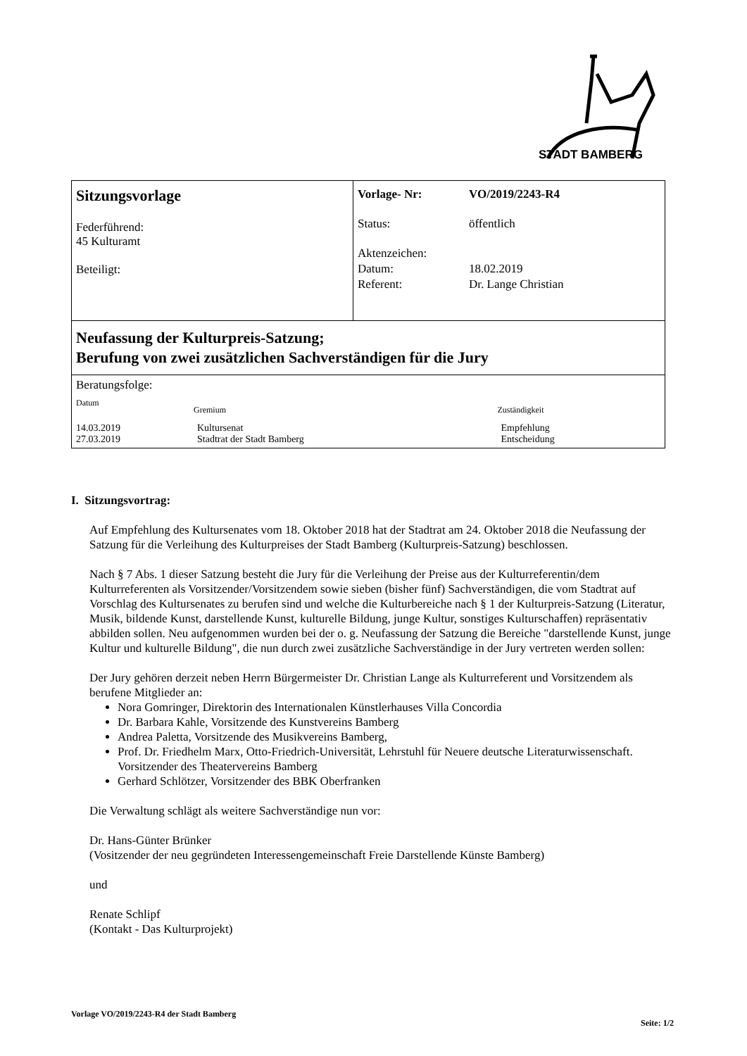STADT BAMBERG
Sitzungsvorlage
Federführend:
45 Kulturamt
Beteiligt:
Vorlage- Nr: VO/2019/2243-R4
Status: öffentlich
Aktenzeichen:
Datum: 18.02.2019
Referent: Dr. Lange Christian
Neufassung der Kulturpreis-Satzung;
Berufung von zwei zusätzlichen Sachverständigen für die Jury
Beratungsfolge:
| Datum | Gremium | Zuständigkeit |
| --- | --- | --- |
| 14.03.2019 | Kultursenat | Empfehlung |
| 27.03.2019 | Stadtrat der Stadt Bamberg | Entscheidung |
I. Sitzungsvortrag:
Auf Empfehlung des Kultursenates vom 18. Oktober 2018 hat der Stadtrat am 24. Oktober 2018 die Neufassung der Satzung für die Verleihung des Kulturpreises der Stadt Bamberg (Kulturpreis-Satzung) beschlossen.
Nach § 7 Abs. 1 dieser Satzung besteht die Jury für die Verleihung der Preise aus der Kulturreferentin/dem Kulturreferenten als Vorsitzender/Vorsitzendem sowie sieben (bisher fünf) Sachverständigen, die vom Stadtrat auf Vorschlag des Kultursenates zu berufen sind und welche die Kulturbereiche nach § 1 der Kulturpreis-Satzung (Literatur, Musik, bildende Kunst, darstellende Kunst, kulturelle Bildung, junge Kultur, sonstiges Kulturschaffen) repräsentativ abbilden sollen. Neu aufgenommen wurden bei der o. g. Neufassung der Satzung die Bereiche "darstellende Kunst, junge Kultur und kulturelle Bildung", die nun durch zwei zusätzliche Sachverständige in der Jury vertreten werden sollen:
Der Jury gehören derzeit neben Herrn Bürgermeister Dr. Christian Lange als Kulturreferent und Vorsitzendem als berufene Mitglieder an:
Nora Gomringer, Direktorin des Internationalen Künstlerhauses Villa Concordia
Dr. Barbara Kahle, Vorsitzende des Kunstvereins Bamberg
Andrea Paletta, Vorsitzende des Musikvereins Bamberg,
Prof. Dr. Friedhelm Marx, Otto-Friedrich-Universität, Lehrstuhl für Neuere deutsche Literaturwissenschaft. Vorsitzender des Theatervereins Bamberg
Gerhard Schlötzer, Vorsitzender des BBK Oberfranken
Die Verwaltung schlägt als weitere Sachverständige nun vor:
Dr. Hans-Günter Brünker
(Vositzender der neu gegründeten Interessengemeinschaft Freie Darstellende Künste Bamberg)
und
Renate Schlipf
(Kontakt - Das Kulturprojekt)
Vorlage VO/2019/2243-R4 der Stadt Bamberg
Seite: 1/2